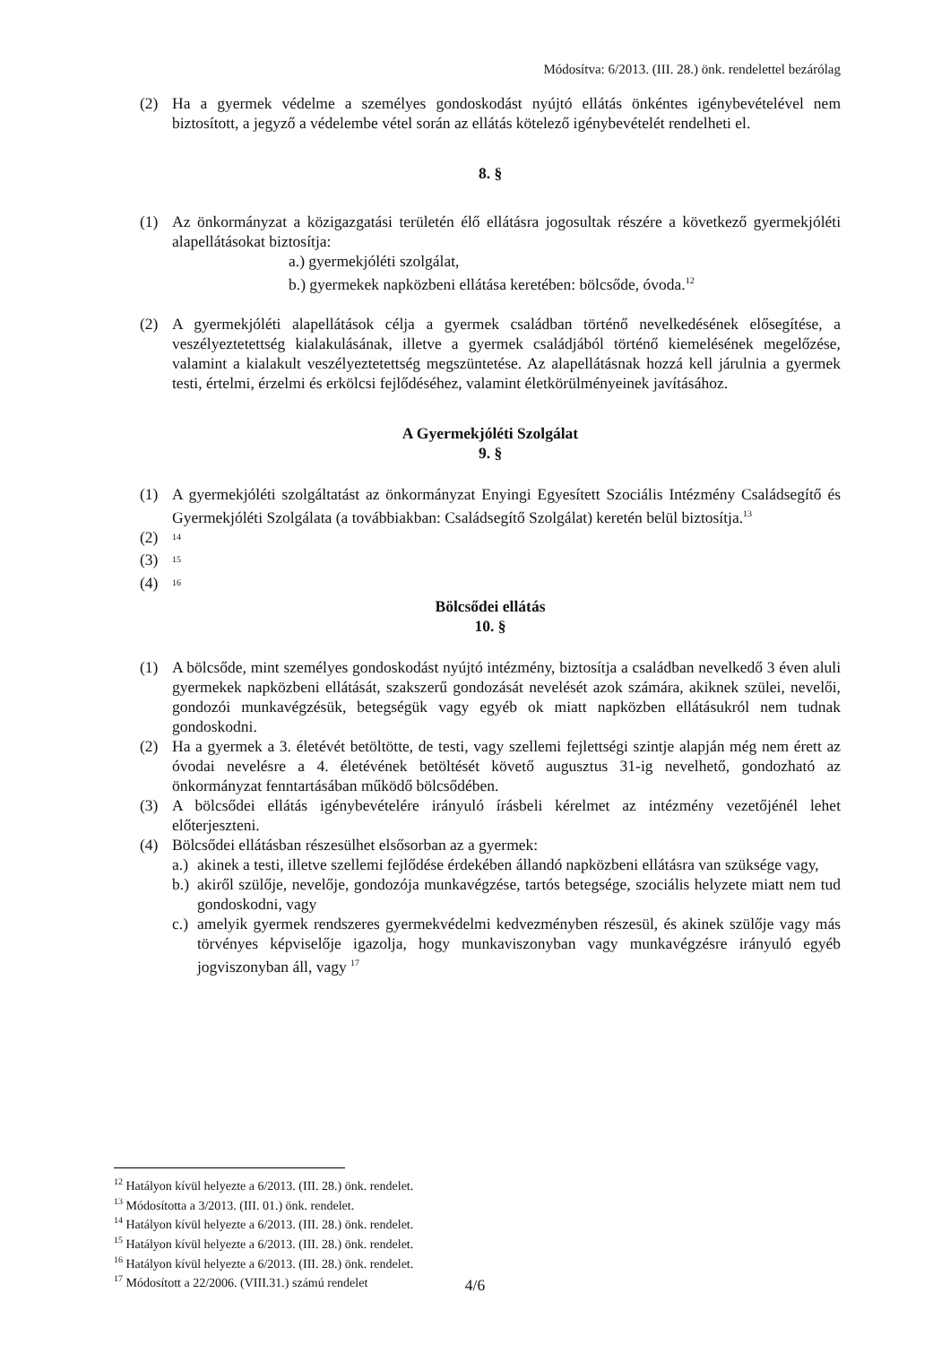Módosítva: 6/2013. (III. 28.) önk. rendelettel bezárólag
(2) Ha a gyermek védelme a személyes gondoskodást nyújtó ellátás önkéntes igénybevételével nem biztosított, a jegyző a védelembe vétel során az ellátás kötelező igénybevételét rendelheti el.
8. §
(1) Az önkormányzat a közigazgatási területén élő ellátásra jogosultak részére a következő gyermekjóléti alapellátásokat biztosítja:
a.) gyermekjóléti szolgálat,
b.) gyermekek napközbeni ellátása keretében: bölcsőde, óvoda.<sup>12</sup>
(2) A gyermekjóléti alapellátások célja a gyermek családban történő nevelkedésének elősegítése, a veszélyeztetettség kialakulásának, illetve a gyermek családjából történő kiemelésének megelőzése, valamint a kialakult veszélyeztetettség megszüntetése. Az alapellátásnak hozzá kell járulnia a gyermek testi, értelmi, érzelmi és erkölcsi fejlődéséhez, valamint életkörülményeinek javításához.
A Gyermekjóléti Szolgálat
9. §
(1) A gyermekjóléti szolgáltatást az önkormányzat Enyingi Egyesített Szociális Intézmény Családsegítő és Gyermekjóléti Szolgálata (a továbbiakban: Családsegítő Szolgálat) keretén belül biztosítja.<sup>13</sup>
(2) <sup>14</sup>
(3) <sup>15</sup>
(4) <sup>16</sup>
Bölcsődei ellátás
10. §
(1) A bölcsőde, mint személyes gondoskodást nyújtó intézmény, biztosítja a családban nevelkedő 3 éven aluli gyermekek napközbeni ellátását, szakszerű gondozását nevelését azok számára, akiknek szülei, nevelői, gondozói munkavégzésük, betegségük vagy egyéb ok miatt napközben ellátásukról nem tudnak gondoskodni.
(2) Ha a gyermek a 3. életévét betöltötte, de testi, vagy szellemi fejlettségi szintje alapján még nem érett az óvodai nevelésre a 4. életévének betöltését követő augusztus 31-ig nevelhető, gondozható az önkormányzat fenntartásában működő bölcsődében.
(3) A bölcsődei ellátás igénybevételére irányuló írásbeli kérelmet az intézmény vezetőjénél lehet előterjeszteni.
(4) Bölcsődei ellátásban részesülhet elsősorban az a gyermek:
a.) akinek a testi, illetve szellemi fejlődése érdekében állandó napközbeni ellátásra van szüksége vagy,
b.) akiről szülője, nevelője, gondozója munkavégzése, tartós betegsége, szociális helyzete miatt nem tud gondoskodni, vagy
c.) amelyik gyermek rendszeres gyermekvédelmi kedvezményben részesül, és akinek szülője vagy más törvényes képviselője igazolja, hogy munkaviszonyban vagy munkavégzésre irányuló egyéb jogviszonyban áll, vagy <sup>17</sup>
<sup>12</sup> Hatályon kívül helyezte a 6/2013. (III. 28.) önk. rendelet.
<sup>13</sup> Módosította a 3/2013. (III. 01.) önk. rendelet.
<sup>14</sup> Hatályon kívül helyezte a 6/2013. (III. 28.) önk. rendelet.
<sup>15</sup> Hatályon kívül helyezte a 6/2013. (III. 28.) önk. rendelet.
<sup>16</sup> Hatályon kívül helyezte a 6/2013. (III. 28.) önk. rendelet.
<sup>17</sup> Módosított a 22/2006. (VIII.31.) számú rendelet
4/6